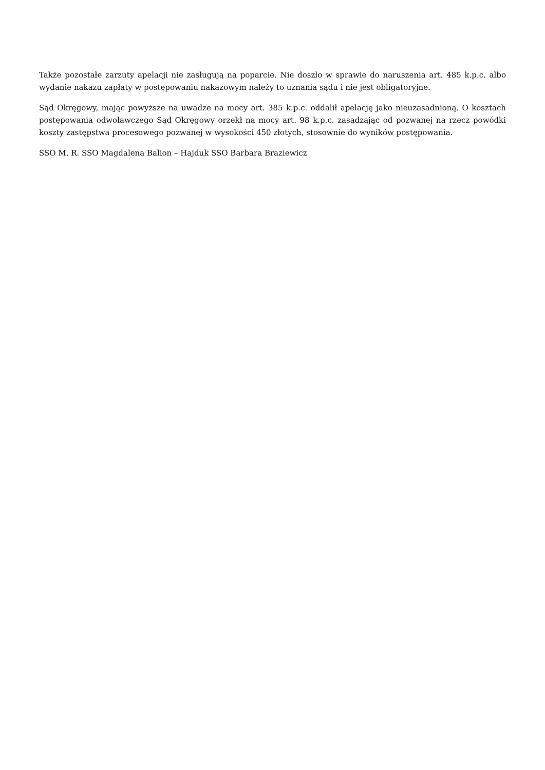Także pozostałe zarzuty apelacji nie zasługują na poparcie. Nie doszło w sprawie do naruszenia art. 485 k.p.c. albo wydanie nakazu zapłaty w postępowaniu nakazowym należy to uznania sądu i nie jest obligatoryjne.
Sąd Okręgowy, mając powyższe na uwadze na mocy art. 385 k.p.c. oddalił apelację jako nieuzasadnioną. O kosztach postępowania odwoławczego Sąd Okręgowy orzekł na mocy art. 98 k.p.c. zasądzając od pozwanej na rzecz powódki koszty zastępstwa procesowego pozwanej w wysokości 450 złotych, stosownie do wyników postępowania.
SSO M. R. SSO Magdalena Balion – Hajduk SSO Barbara Braziewicz